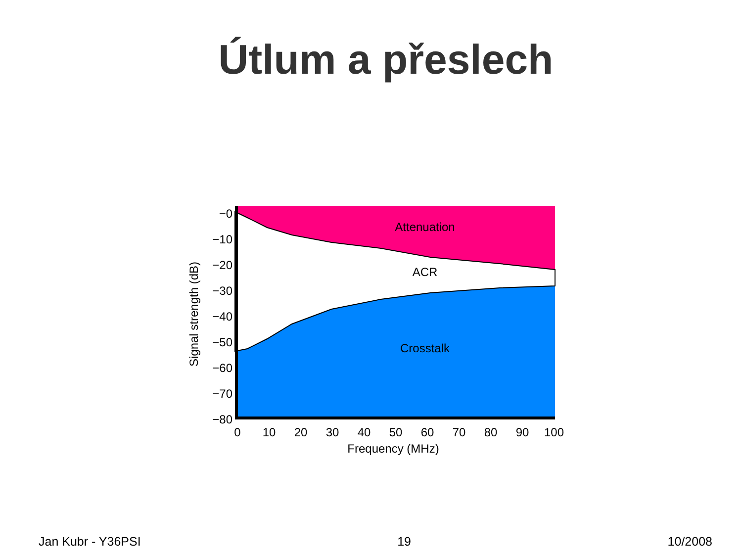Útlum a přeslech
Attenuation
ACR
Crosstalk
−0
−10
−20
−30
−40
−50
−60
−70
−80
0
10
20
30
40
50
60
70
80
90
100
Frequency (MHz)
Signal strength (dB)
Jan Kubr - Y36PSI 19 10/2008